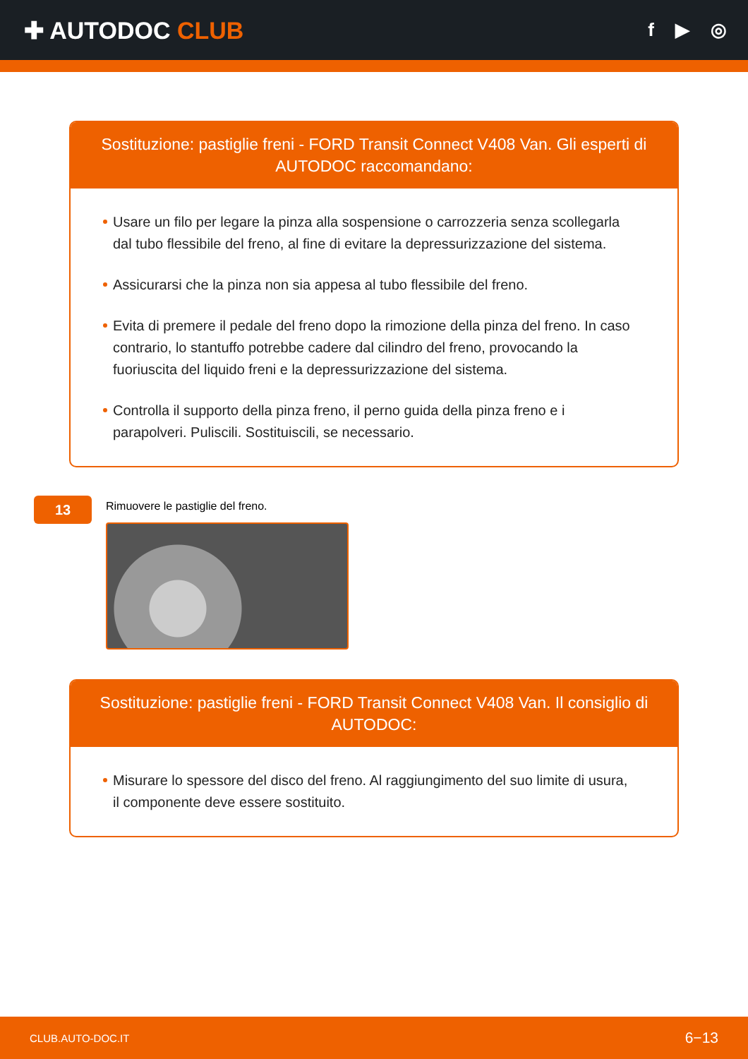✚ AUTODOC CLUB
f ▶ ◎
Sostituzione: pastiglie freni - FORD Transit Connect V408 Van. Gli esperti di AUTODOC raccomandano:
Usare un filo per legare la pinza alla sospensione o carrozzeria senza scollegarla dal tubo flessibile del freno, al fine di evitare la depressurizzazione del sistema.
Assicurarsi che la pinza non sia appesa al tubo flessibile del freno.
Evita di premere il pedale del freno dopo la rimozione della pinza del freno. In caso contrario, lo stantuffo potrebbe cadere dal cilindro del freno, provocando la fuoriuscita del liquido freni e la depressurizzazione del sistema.
Controlla il supporto della pinza freno, il perno guida della pinza freno e i parapolveri. Puliscili. Sostituiscili, se necessario.
13
Rimuovere le pastiglie del freno.
Sostituzione: pastiglie freni - FORD Transit Connect V408 Van. Il consiglio di AUTODOC:
Misurare lo spessore del disco del freno. Al raggiungimento del suo limite di usura, il componente deve essere sostituito.
CLUB.AUTO-DOC.IT 6−13